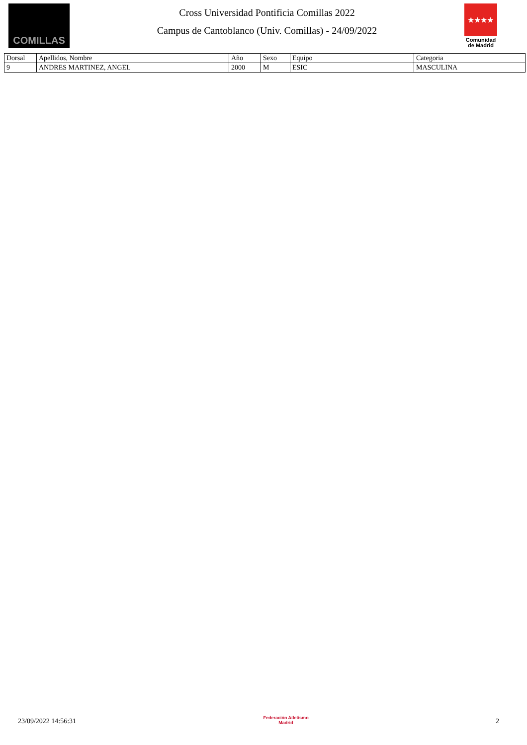COMILLAS
Cross Universidad Pontificia Comillas 2022
Campus de Cantoblanco (Univ. Comillas) - 24/09/2022
★★★★
Comunidad de Madrid
| Dorsal | Apellidos, Nombre | Año | Sexo | Equipo | Categoria |
| --- | --- | --- | --- | --- | --- |
| 9 | ANDRES MARTINEZ, ANGEL | 2000 | M | ESIC | MASCULINA |
23/09/2022 14:56:31
Federación Atletismo
Madrid
2